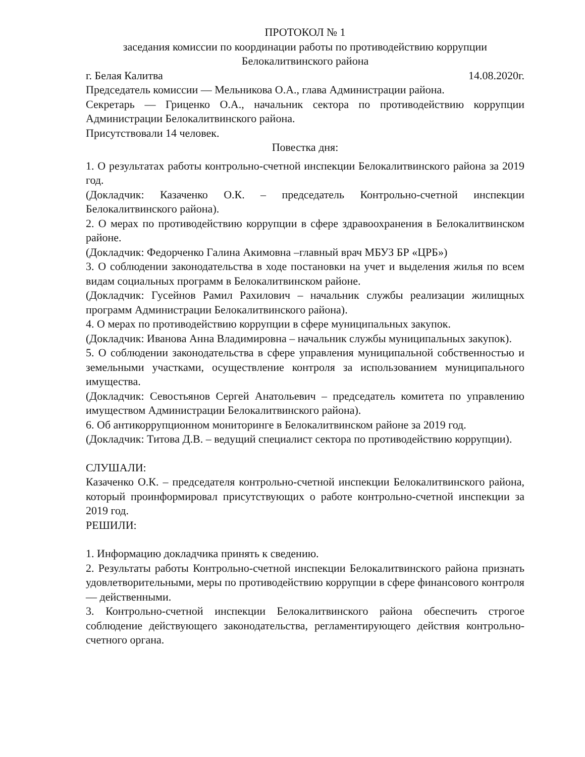ПРОТОКОЛ № 1
заседания комиссии по координации работы по противодействию коррупции Белокалитвинского района
г. Белая Калитва 14.08.2020г.
Председатель комиссии — Мельникова О.А., глава Администрации района.
Секретарь — Гриценко О.А., начальник сектора по противодействию коррупции Администрации Белокалитвинского района.
Присутствовали 14 человек.
Повестка дня:
1. О результатах работы контрольно-счетной инспекции Белокалитвинского района за 2019 год.
(Докладчик: Казаченко О.К. – председатель Контрольно-счетной инспекции Белокалитвинского района).
2. О мерах по противодействию коррупции в сфере здравоохранения в Белокалитвинском районе.
(Докладчик: Федорченко Галина Акимовна –главный врач МБУЗ БР «ЦРБ»)
3. О соблюдении законодательства в ходе постановки на учет и выделения жилья по всем видам социальных программ в Белокалитвинском районе.
(Докладчик: Гусейнов Рамил Рахилович – начальник службы реализации жилищных программ Администрации Белокалитвинского района).
4. О мерах по противодействию коррупции в сфере муниципальных закупок.
(Докладчик: Иванова Анна Владимировна – начальник службы муниципальных закупок).
5. О соблюдении законодательства в сфере управления муниципальной собственностью и земельными участками, осуществление контроля за использованием муниципального имущества.
(Докладчик: Севостьянов Сергей Анатольевич – председатель комитета по управлению имуществом Администрации Белокалитвинского района).
6. Об антикоррупционном мониторинге в Белокалитвинском районе за 2019 год.
(Докладчик: Титова Д.В. – ведущий специалист сектора по противодействию коррупции).
СЛУШАЛИ:
Казаченко О.К. – председателя контрольно-счетной инспекции Белокалитвинского района, который проинформировал присутствующих о работе контрольно-счетной инспекции за 2019 год.
РЕШИЛИ:
1. Информацию докладчика принять к сведению.
2. Результаты работы Контрольно-счетной инспекции Белокалитвинского района признать удовлетворительными, меры по противодействию коррупции в сфере финансового контроля — действенными.
3. Контрольно-счетной инспекции Белокалитвинского района обеспечить строгое соблюдение действующего законодательства, регламентирующего действия контрольно-счетного органа.